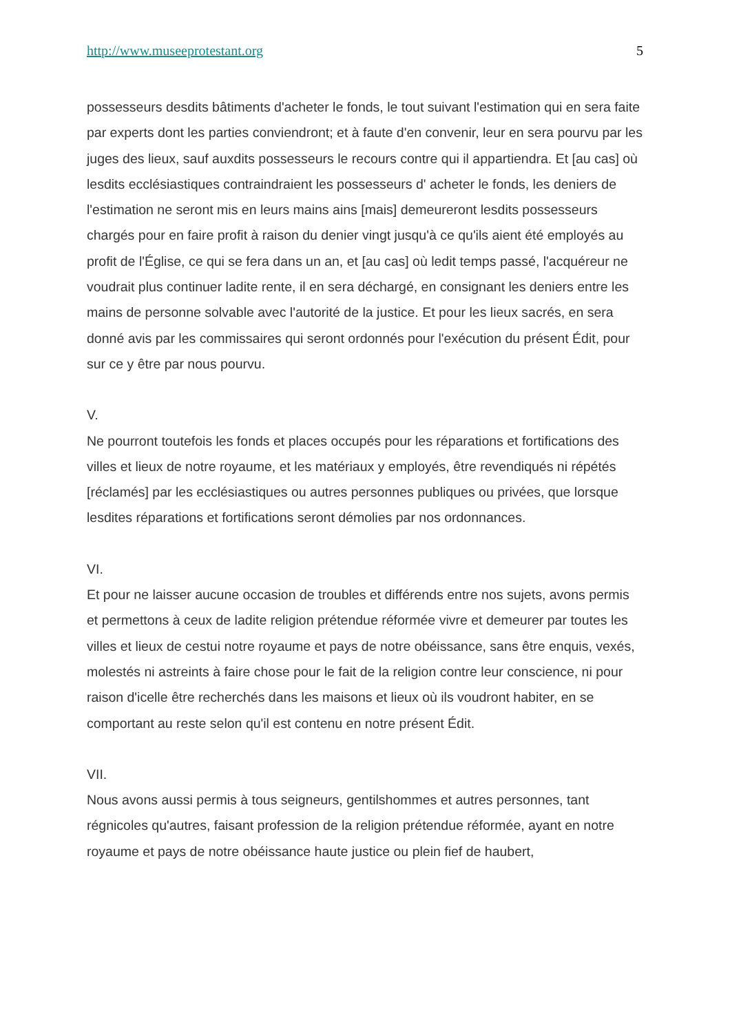http://www.museeprotestant.org 5
possesseurs desdits bâtiments d'acheter le fonds, le tout suivant l'estimation qui en sera faite par experts dont les parties conviendront; et à faute d'en convenir, leur en sera pourvu par les juges des lieux, sauf auxdits possesseurs le recours contre qui il appartiendra. Et [au cas] où lesdits ecclésiastiques contraindraient les possesseurs d' acheter le fonds, les deniers de l'estimation ne seront mis en leurs mains ains [mais] demeureront lesdits possesseurs chargés pour en faire profit à raison du denier vingt jusqu'à ce qu'ils aient été employés au profit de l'Église, ce qui se fera dans un an, et [au cas] où ledit temps passé, l'acquéreur ne voudrait plus continuer ladite rente, il en sera déchargé, en consignant les deniers entre les mains de personne solvable avec l'autorité de la justice. Et pour les lieux sacrés, en sera donné avis par les commissaires qui seront ordonnés pour l'exécution du présent Édit, pour sur ce y être par nous pourvu.
V.
Ne pourront toutefois les fonds et places occupés pour les réparations et fortifications des villes et lieux de notre royaume, et les matériaux y employés, être revendiqués ni répétés [réclamés] par les ecclésiastiques ou autres personnes publiques ou privées, que lorsque lesdites réparations et fortifications seront démolies par nos ordonnances.
VI.
Et pour ne laisser aucune occasion de troubles et différends entre nos sujets, avons permis et permettons à ceux de ladite religion prétendue réformée vivre et demeurer par toutes les villes et lieux de cestui notre royaume et pays de notre obéissance, sans être enquis, vexés, molestés ni astreints à faire chose pour le fait de la religion contre leur conscience, ni pour raison d'icelle être recherchés dans les maisons et lieux où ils voudront habiter, en se comportant au reste selon qu'il est contenu en notre présent Édit.
VII.
Nous avons aussi permis à tous seigneurs, gentilshommes et autres personnes, tant régnicoles qu'autres, faisant profession de la religion prétendue réformée, ayant en notre royaume et pays de notre obéissance haute justice ou plein fief de haubert,